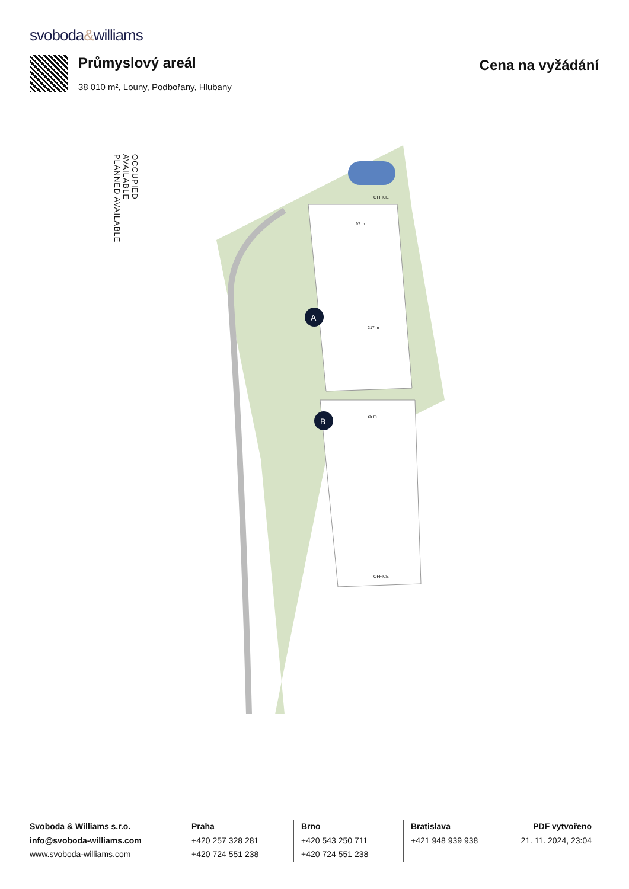svoboda&williams
Průmyslový areál
38 010 m², Louny, Podbořany, Hlubany
Cena na vyžádání
OCCUPIED
AVAILABLE
PLANNED AVAILABLE
A
B
OFFICE
OFFICE
217 m
97 m
85 m
Svoboda & Williams s.r.o.
info@svoboda-williams.com
www.svoboda-williams.com
Praha
+420 257 328 281
+420 724 551 238
Brno
+420 543 250 711
+420 724 551 238
Bratislava
+421 948 939 938
PDF vytvořeno
21. 11. 2024, 23:04